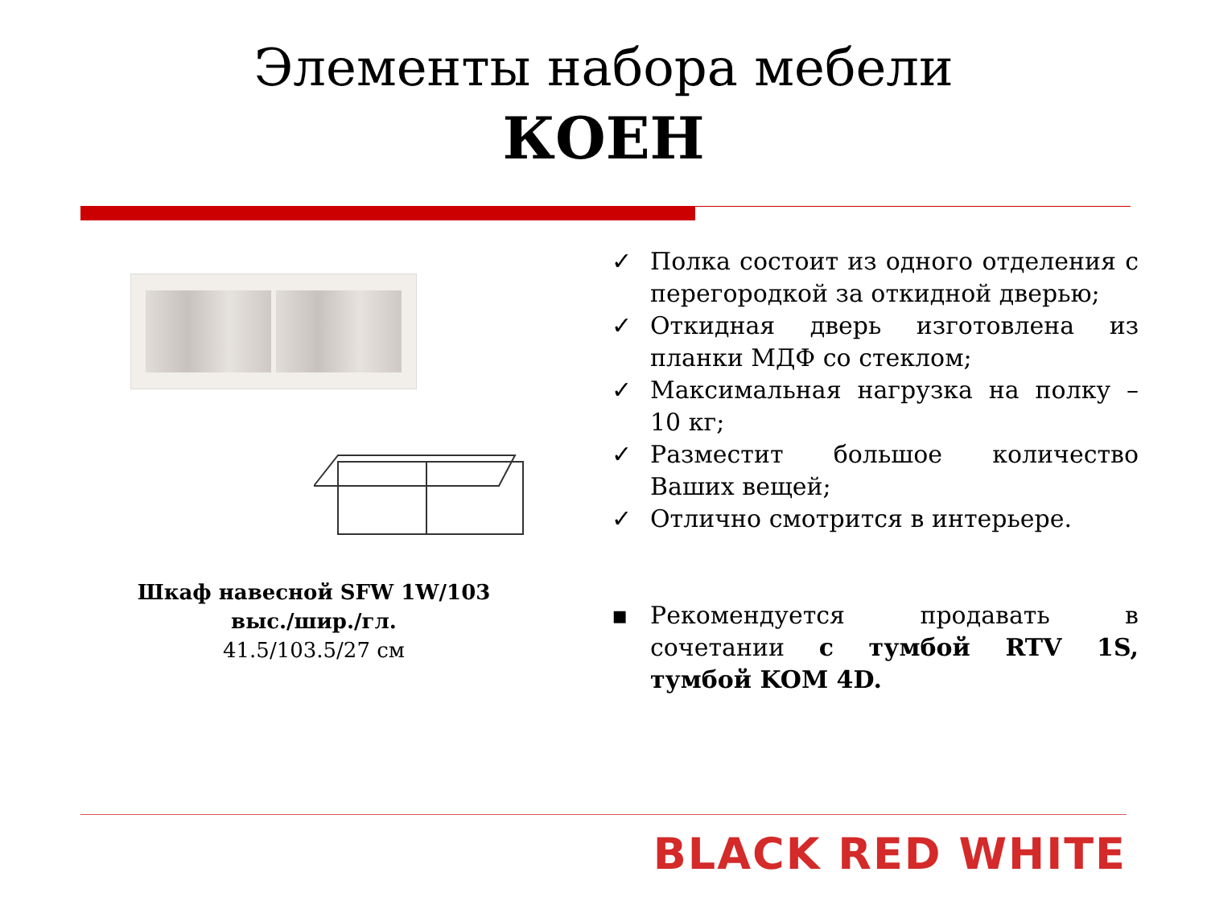Элементы набора мебели
КОЕН
Шкаф навесной SFW 1W/103 выс./шир./гл.
41.5/103.5/27 см
✓ Полка состоит из одного отделения с перегородкой за откидной дверью;
✓ Откидная дверь изготовлена из планки МДФ со стеклом;
✓ Максимальная нагрузка на полку – 10 кг;
✓ Разместит большое количество Ваших вещей;
✓ Отлично смотрится в интерьере.
▪ Рекомендуется продавать в сочетании с тумбой RTV 1S, тумбой KOM 4D.
BLACK RED WHITE